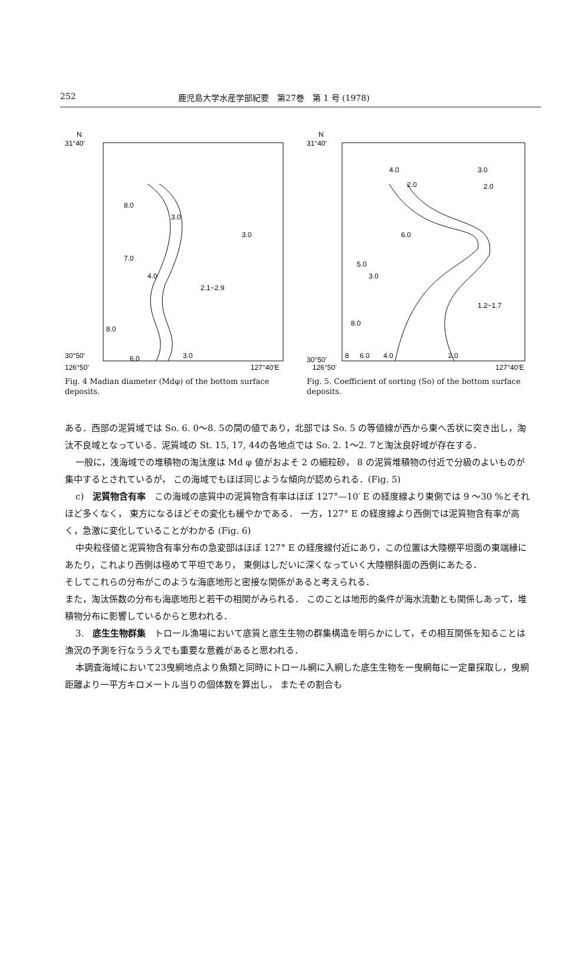252 鹿児島大学水産学部紀要　第27巻　第 1 号 (1978)
N
31°40′
8.0
3.0
3.0
7.0
4.0
2.1~2.9
8.0
6.0
3.0
30°50′
126°50′
127°40′E
Fig. 4 Madian diameter (Mdφ) of the bottom surface deposits.
N
31°40′
4.0
2.0
3.0
2.0
6.0
5.0
3.0
1.2~1.7
8.0
8
6.0
4.0
2.0
30°50′
126°50′
127°40′E
Fig. 5. Coefficient of sorting (So) of the bottom surface deposits.
ある．西部の泥質域では So. 6. 0〜8. 5の間の値であり，北部では So. 5 の等値線が西から東へ舌状に突き出し，淘汰不良域となっている．泥質域の St. 15, 17, 44の各地点では So. 2. 1〜2. 7と淘汰良好域が存在する．
一般に，浅海域での堆積物の淘汰度は Md φ 値がおよそ 2 の細粒砂， 8 の泥質堆積物の付近で分級のよいものが集中するとされているが， この海域でもほぼ同じような傾向が認められる．(Fig. 5)
c)　泥質物含有率　この海域の底質中の泥質物含有率はほぼ 127°—10′ E の経度線より東側では 9 〜30 %とそれほど多くなく， 東方になるほどその変化も緩やかである． 一方，127° E の経度線より西側では泥質物含有率が高く，急激に変化していることがわかる (Fig. 6)
中央粒径値と泥質物含有率分布の急変部はほぼ 127° E の経度線付近にあり，この位置は大陸棚平坦面の東端縁にあたり，これより西側は極めて平坦であり， 東側はしだいに深くなっていく大陸棚斜面の西側にあたる．
そしてこれらの分布がこのような海底地形と密接な関係があると考えられる．
また，淘汰係数の分布も海底地形と若干の相関がみられる． このことは地形的条件が海水流動とも関係しあって，堆積物分布に影響しているからと思われる．
3.　底生生物群集　トロール漁場において底質と底生生物の群集構造を明らかにして，その相互関係を知ることは漁況の予測を行なううえでも重要な意義があると思われる．
本調査海域において23曳網地点より魚類と同時にトロール網に入網した底生生物を一曳網毎に一定量採取し，曳網距離より一平方キロメートル当りの個体数を算出し， またその割合も